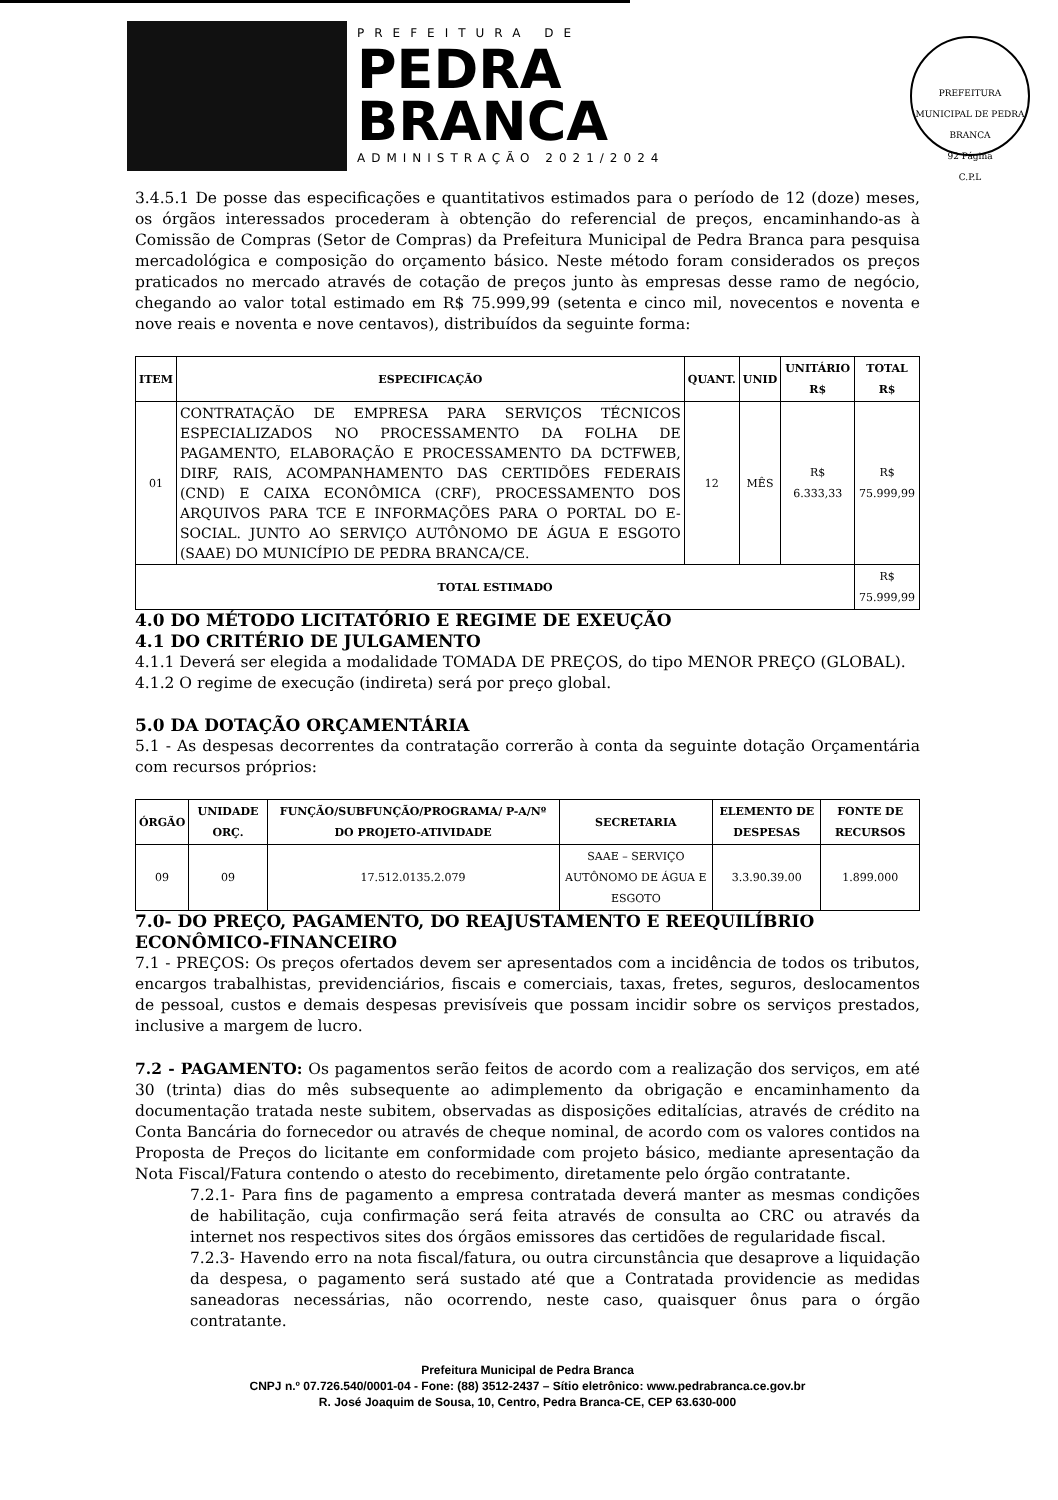PREFEITURA DE
PEDRA
BRANCA
ADMINISTRAÇÃO 2021/2024
PREFEITURA MUNICIPAL DE PEDRA BRANCA
92 Página
C.P.L
3.4.5.1 De posse das especificações e quantitativos estimados para o período de 12 (doze) meses, os órgãos interessados procederam à obtenção do referencial de preços, encaminhando-as à Comissão de Compras (Setor de Compras) da Prefeitura Municipal de Pedra Branca para pesquisa mercadológica e composição do orçamento básico. Neste método foram considerados os preços praticados no mercado através de cotação de preços junto às empresas desse ramo de negócio, chegando ao valor total estimado em R$ 75.999,99 (setenta e cinco mil, novecentos e noventa e nove reais e noventa e nove centavos), distribuídos da seguinte forma:
| ITEM | ESPECIFICAÇÃO | QUANT. | UNID | UNITÁRIO R$ | TOTAL R$ |
| --- | --- | --- | --- | --- | --- |
| 01 | CONTRATAÇÃO DE EMPRESA PARA SERVIÇOS TÉCNICOS ESPECIALIZADOS NO PROCESSAMENTO DA FOLHA DE PAGAMENTO, ELABORAÇÃO E PROCESSAMENTO DA DCTFWEB, DIRF, RAIS, ACOMPANHAMENTO DAS CERTIDÕES FEDERAIS (CND) E CAIXA ECONÔMICA (CRF), PROCESSAMENTO DOS ARQUIVOS PARA TCE E INFORMAÇÕES PARA O PORTAL DO E-SOCIAL. JUNTO AO SERVIÇO AUTÔNOMO DE ÁGUA E ESGOTO (SAAE) DO MUNICÍPIO DE PEDRA BRANCA/CE. | 12 | MÊS | R$ 6.333,33 | R$ 75.999,99 |
| TOTAL ESTIMADO | | | | | R$ 75.999,99 |
4.0 DO MÉTODO LICITATÓRIO E REGIME DE EXEUÇÃO
4.1 DO CRITÉRIO DE JULGAMENTO
4.1.1 Deverá ser elegida a modalidade TOMADA DE PREÇOS, do tipo MENOR PREÇO (GLOBAL).
4.1.2 O regime de execução (indireta) será por preço global.
5.0 DA DOTAÇÃO ORÇAMENTÁRIA
5.1 - As despesas decorrentes da contratação correrão à conta da seguinte dotação Orçamentária com recursos próprios:
| ÓRGÃO | UNIDADE ORÇ. | FUNÇÃO/SUBFUNÇÃO/PROGRAMA/ P-A/Nº DO PROJETO-ATIVIDADE | SECRETARIA | ELEMENTO DE DESPESAS | FONTE DE RECURSOS |
| --- | --- | --- | --- | --- | --- |
| 09 | 09 | 17.512.0135.2.079 | SAAE – SERVIÇO AUTÔNOMO DE ÁGUA E ESGOTO | 3.3.90.39.00 | 1.899.000 |
7.0- DO PREÇO, PAGAMENTO, DO REAJUSTAMENTO E REEQUILÍBRIO ECONÔMICO-FINANCEIRO
7.1 - PREÇOS: Os preços ofertados devem ser apresentados com a incidência de todos os tributos, encargos trabalhistas, previdenciários, fiscais e comerciais, taxas, fretes, seguros, deslocamentos de pessoal, custos e demais despesas previsíveis que possam incidir sobre os serviços prestados, inclusive a margem de lucro.
7.2 - PAGAMENTO: Os pagamentos serão feitos de acordo com a realização dos serviços, em até 30 (trinta) dias do mês subsequente ao adimplemento da obrigação e encaminhamento da documentação tratada neste subitem, observadas as disposições editalícias, através de crédito na Conta Bancária do fornecedor ou através de cheque nominal, de acordo com os valores contidos na Proposta de Preços do licitante em conformidade com projeto básico, mediante apresentação da Nota Fiscal/Fatura contendo o atesto do recebimento, diretamente pelo órgão contratante.
7.2.1- Para fins de pagamento a empresa contratada deverá manter as mesmas condições de habilitação, cuja confirmação será feita através de consulta ao CRC ou através da internet nos respectivos sites dos órgãos emissores das certidões de regularidade fiscal.
7.2.3- Havendo erro na nota fiscal/fatura, ou outra circunstância que desaprove a liquidação da despesa, o pagamento será sustado até que a Contratada providencie as medidas saneadoras necessárias, não ocorrendo, neste caso, quaisquer ônus para o órgão contratante.
Prefeitura Municipal de Pedra Branca
CNPJ n.º 07.726.540/0001-04 - Fone: (88) 3512-2437 – Sítio eletrônico: www.pedrabranca.ce.gov.br
R. José Joaquim de Sousa, 10, Centro, Pedra Branca-CE, CEP 63.630-000